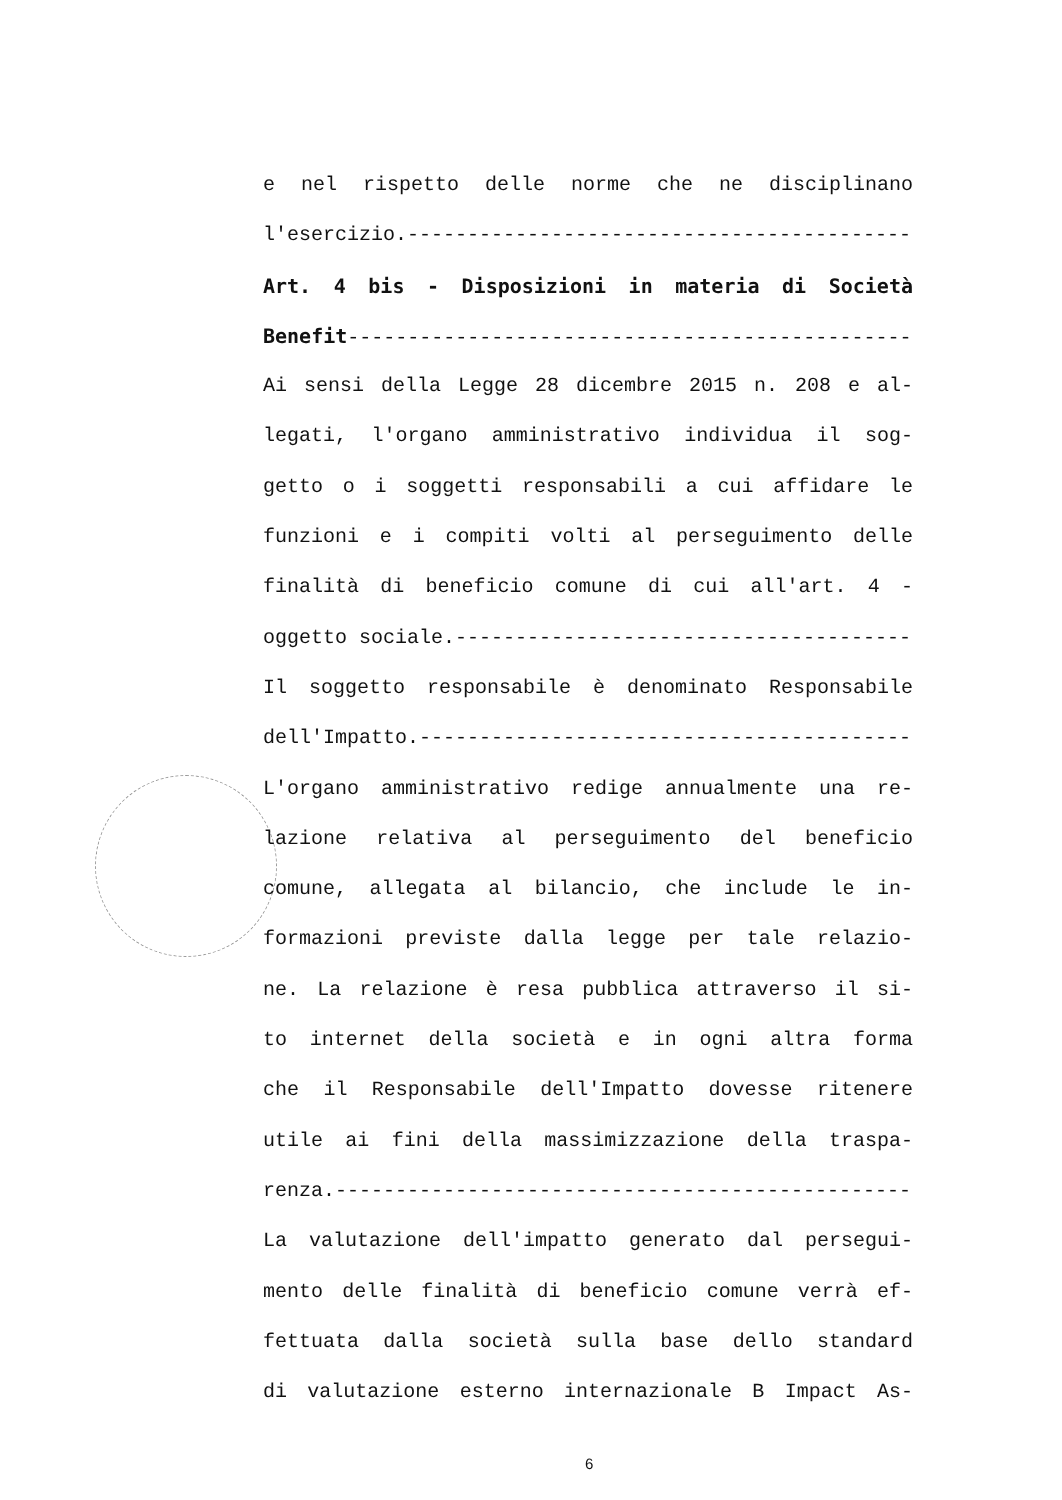e nel rispetto delle norme che ne disciplinano
l'esercizio.-----------------------------------------------
Art. 4 bis - Disposizioni in materia di Società
Benefit--------------------------------------------------
Ai sensi della Legge 28 dicembre 2015 n. 208 e al-
legati, l'organo amministrativo individua il sog-
getto o i soggetti responsabili a cui affidare le
funzioni e i compiti volti al perseguimento delle
finalità di beneficio comune di cui all'art. 4 -
oggetto sociale.-------------------------------------------
Il soggetto responsabile è denominato Responsabile
dell'Impatto.----------------------------------------------
L'organo amministrativo redige annualmente una re-
lazione relativa al perseguimento del beneficio
comune, allegata al bilancio, che include le in-
formazioni previste dalla legge per tale relazio-
ne. La relazione è resa pubblica attraverso il si-
to internet della società e in ogni altra forma
che il Responsabile dell'Impatto dovesse ritenere
utile ai fini della massimizzazione della traspa-
renza.-----------------------------------------------------
La valutazione dell'impatto generato dal persegui-
mento delle finalità di beneficio comune verrà ef-
fettuata dalla società sulla base dello standard
di valutazione esterno internazionale B Impact As-
6